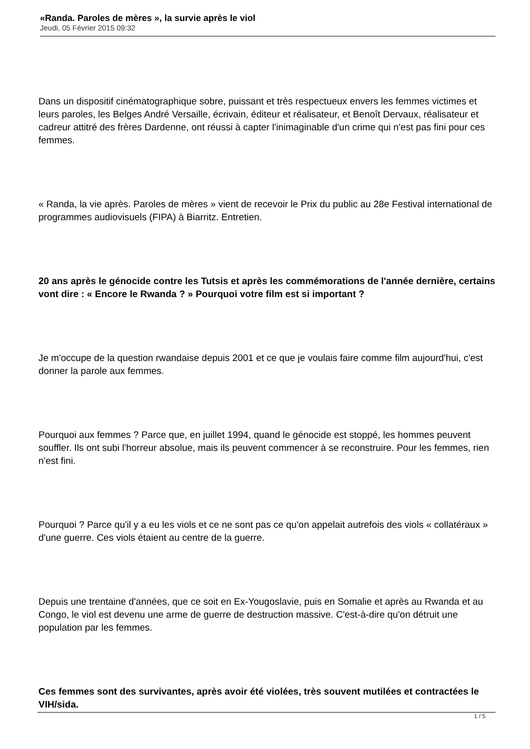«Randa. Paroles de mères », la survie après le viol
Jeudi, 05 Février 2015 09:32
Dans un dispositif cinématographique sobre, puissant et très respectueux envers les femmes victimes et leurs paroles, les Belges André Versaille, écrivain, éditeur et réalisateur, et Benoît Dervaux, réalisateur et cadreur attitré des frères Dardenne, ont réussi à capter l'inimaginable d'un crime qui n'est pas fini pour ces femmes.
« Randa, la vie après. Paroles de mères » vient de recevoir le Prix du public au 28e Festival international de programmes audiovisuels (FIPA) à Biarritz. Entretien.
20 ans après le génocide contre les Tutsis et après les commémorations de l'année dernière, certains vont dire : « Encore le Rwanda ? » Pourquoi votre film est si important ?
Je m'occupe de la question rwandaise depuis 2001 et ce que je voulais faire comme film aujourd'hui, c'est donner la parole aux femmes.
Pourquoi aux femmes ? Parce que, en juillet 1994, quand le génocide est stoppé, les hommes peuvent souffler. Ils ont subi l'horreur absolue, mais ils peuvent commencer à se reconstruire. Pour les femmes, rien n'est fini.
Pourquoi ? Parce qu'il y a eu les viols et ce ne sont pas ce qu'on appelait autrefois des viols « collatéraux » d'une guerre. Ces viols étaient au centre de la guerre.
Depuis une trentaine d'années, que ce soit en Ex-Yougoslavie, puis en Somalie et après au Rwanda et au Congo, le viol est devenu une arme de guerre de destruction massive. C'est-à-dire qu'on détruit une population par les femmes.
Ces femmes sont des survivantes, après avoir été violées, très souvent mutilées et contractées le VIH/sida.
1 / 5